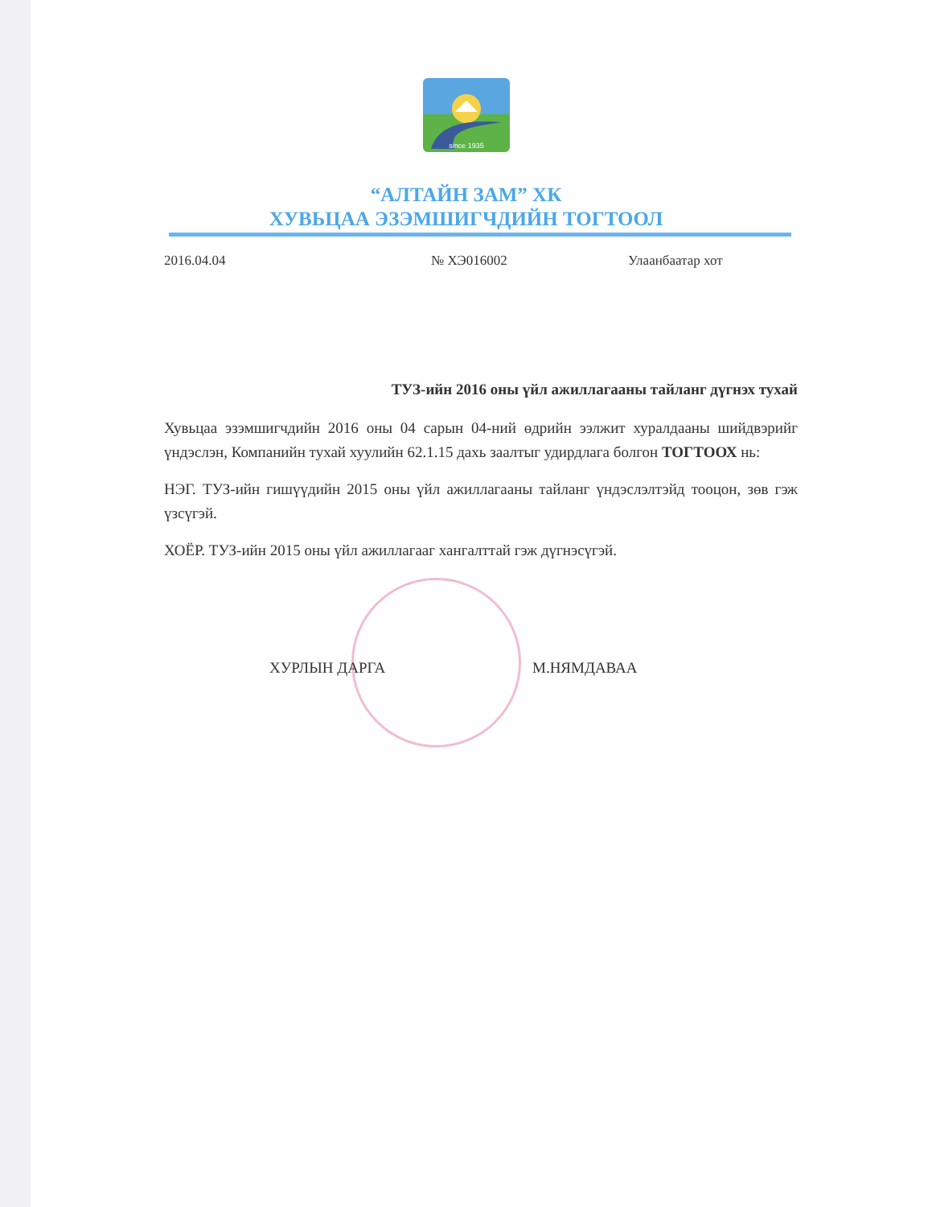since 1935
“АЛТАЙН ЗАМ” ХК
ХУВЬЦАА ЭЗЭМШИГЧДИЙН ТОГТООЛ
2016.04.04 № ХЭ016002 Улаанбаатар хот
ТУЗ-ийн 2016 оны үйл ажиллагааны тайланг дүгнэх тухай
Хувьцаа эзэмшигчдийн 2016 оны 04 сарын 04-ний өдрийн ээлжит хуралдааны шийдвэрийг үндэслэн, Компанийн тухай хуулийн 62.1.15 дахь заалтыг удирдлага болгон ТОГТООХ нь:
НЭГ. ТУЗ-ийн гишүүдийн 2015 оны үйл ажиллагааны тайланг үндэслэлтэйд тооцон, зөв гэж үзсүгэй.
ХОЁР. ТУЗ-ийн 2015 оны үйл ажиллагааг хангалттай гэж дүгнэсүгэй.
ХУРЛЫН ДАРГА М.НЯМДАВАА